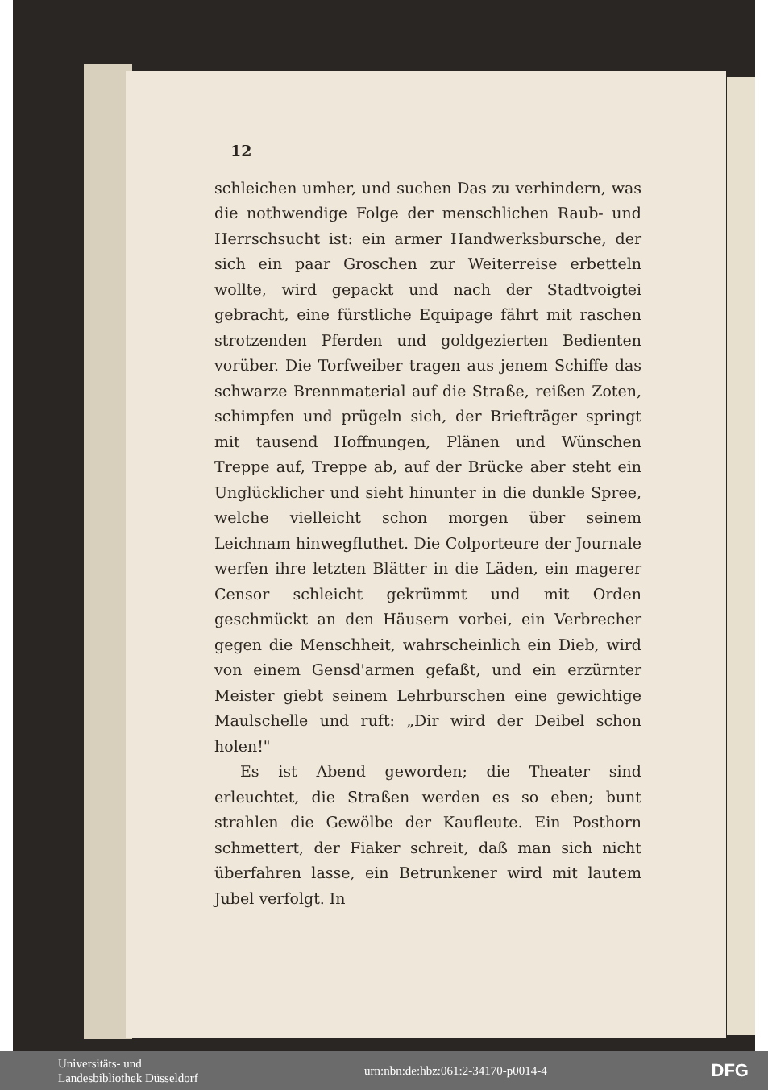12
schleichen umher, und suchen Das zu verhindern, was die nothwendige Folge der menschlichen Raub- und Herrschsucht ist: ein armer Handwerksbursche, der sich ein paar Groschen zur Weiterreise erbetteln wollte, wird gepackt und nach der Stadtvoigtei gebracht, eine fürstliche Equipage fährt mit raschen strotzenden Pferden und goldgezierten Bedienten vorüber. Die Torfweiber tragen aus jenem Schiffe das schwarze Brennmaterial auf die Straße, reißen Zoten, schimpfen und prügeln sich, der Briefträger springt mit tausend Hoffnungen, Plänen und Wünschen Treppe auf, Treppe ab, auf der Brücke aber steht ein Unglücklicher und sieht hinunter in die dunkle Spree, welche vielleicht schon morgen über seinem Leichnam hinwegfluthet. Die Colporteure der Journale werfen ihre letzten Blätter in die Läden, ein magerer Censor schleicht gekrümmt und mit Orden geschmückt an den Häusern vorbei, ein Verbrecher gegen die Menschheit, wahrscheinlich ein Dieb, wird von einem Gensd'armen gefaßt, und ein erzürnter Meister giebt seinem Lehrburschen eine gewichtige Maulschelle und ruft: „Dir wird der Deibel schon holen!"
Es ist Abend geworden; die Theater sind erleuchtet, die Straßen werden es so eben; bunt strahlen die Gewölbe der Kaufleute. Ein Posthorn schmettert, der Fiaker schreit, daß man sich nicht überfahren lasse, ein Betrunkener wird mit lautem Jubel verfolgt. In
Universitäts- und
Landesbibliothek Düsseldorf
urn:nbn:de:hbz:061:2-34170-p0014-4
DFG